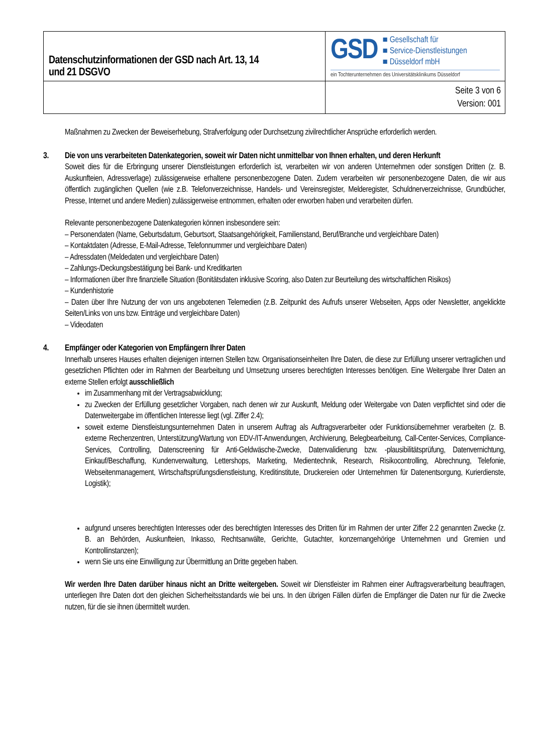| Datenschutzinformationen der GSD nach Art. 13, 14 und 21 DSGVO | GSD ■ Gesellschaft für ■ Service-Dienstleistungen ■ Düsseldorf mbH ein Tochterunternehmen des Universitätsklinikums Düsseldorf |
| | Seite 3 von 6 Version: 001 |
Maßnahmen zu Zwecken der Beweiserhebung, Strafverfolgung oder Durchsetzung zivilrechtlicher Ansprüche erforderlich werden.
3. Die von uns verarbeiteten Datenkategorien, soweit wir Daten nicht unmittelbar von Ihnen erhalten, und deren Herkunft
Soweit dies für die Erbringung unserer Dienstleistungen erforderlich ist, verarbeiten wir von anderen Unternehmen oder sonstigen Dritten (z. B. Auskunfteien, Adressverlage) zulässigerweise erhaltene personenbezogene Daten. Zudem verarbeiten wir personenbezogene Daten, die wir aus öffentlich zugänglichen Quellen (wie z.B. Telefonverzeichnisse, Handels- und Vereinsregister, Melderegister, Schuldnerverzeichnisse, Grundbücher, Presse, Internet und andere Medien) zulässigerweise entnommen, erhalten oder erworben haben und verarbeiten dürfen.
Relevante personenbezogene Datenkategorien können insbesondere sein:
– Personendaten (Name, Geburtsdatum, Geburtsort, Staatsangehörigkeit, Familienstand, Beruf/Branche und vergleichbare Daten)
– Kontaktdaten (Adresse, E-Mail-Adresse, Telefonnummer und vergleichbare Daten)
– Adressdaten (Meldedaten und vergleichbare Daten)
– Zahlungs-/Deckungsbestätigung bei Bank- und Kreditkarten
– Informationen über Ihre finanzielle Situation (Bonitätsdaten inklusive Scoring, also Daten zur Beurteilung des wirtschaftlichen Risikos)
– Kundenhistorie
– Daten über Ihre Nutzung der von uns angebotenen Telemedien (z.B. Zeitpunkt des Aufrufs unserer Webseiten, Apps oder Newsletter, angeklickte Seiten/Links von uns bzw. Einträge und vergleichbare Daten)
– Videodaten
4. Empfänger oder Kategorien von Empfängern Ihrer Daten
Innerhalb unseres Hauses erhalten diejenigen internen Stellen bzw. Organisationseinheiten Ihre Daten, die diese zur Erfüllung unserer vertraglichen und gesetzlichen Pflichten oder im Rahmen der Bearbeitung und Umsetzung unseres berechtigten Interesses benötigen. Eine Weitergabe Ihrer Daten an externe Stellen erfolgt ausschließlich
im Zusammenhang mit der Vertragsabwicklung;
zu Zwecken der Erfüllung gesetzlicher Vorgaben, nach denen wir zur Auskunft, Meldung oder Weitergabe von Daten verpflichtet sind oder die Datenweitergabe im öffentlichen Interesse liegt (vgl. Ziffer 2.4);
soweit externe Dienstleistungsunternehmen Daten in unserem Auftrag als Auftragsverarbeiter oder Funktionsübernehmer verarbeiten (z. B. externe Rechenzentren, Unterstützung/Wartung von EDV-/IT-Anwendungen, Archivierung, Belegbearbeitung, Call-Center-Services, Compliance-Services, Controlling, Datenscreening für Anti-Geldwäsche-Zwecke, Datenvalidierung bzw. -plausibilitätsprüfung, Datenvernichtung, Einkauf/Beschaffung, Kundenverwaltung, Lettershops, Marketing, Medientechnik, Research, Risikocontrolling, Abrechnung, Telefonie, Webseitenmanagement, Wirtschaftsprüfungsdienstleistung, Kreditinstitute, Druckereien oder Unternehmen für Datenentsorgung, Kurierdienste, Logistik);
aufgrund unseres berechtigten Interesses oder des berechtigten Interesses des Dritten für im Rahmen der unter Ziffer 2.2 genannten Zwecke (z. B. an Behörden, Auskunfteien, Inkasso, Rechtsanwälte, Gerichte, Gutachter, konzernangehörige Unternehmen und Gremien und Kontrollinstanzen);
wenn Sie uns eine Einwilligung zur Übermittlung an Dritte gegeben haben.
Wir werden Ihre Daten darüber hinaus nicht an Dritte weitergeben. Soweit wir Dienstleister im Rahmen einer Auftragsverarbeitung beauftragen, unterliegen Ihre Daten dort den gleichen Sicherheitsstandards wie bei uns. In den übrigen Fällen dürfen die Empfänger die Daten nur für die Zwecke nutzen, für die sie ihnen übermittelt wurden.